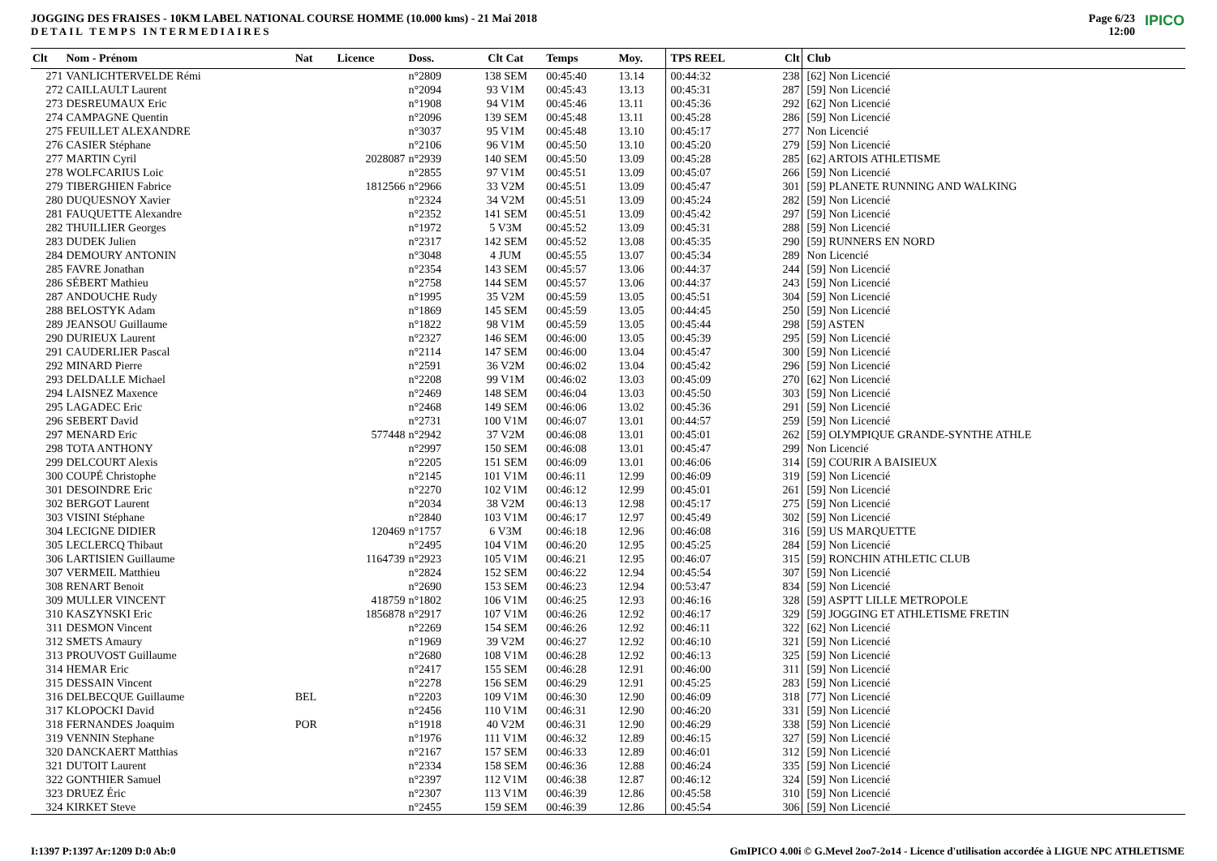JOGGING DES FRAISES - 10KM LABEL NATIONAL COURSE HOMME (10.000 kms) - 21 Mai 2018
DETAIL TEMPS INTERMEDIAIRES
Page 6/23
12:00
IPICO
| Clt | Nom - Prénom | Nat | Licence | Doss. | Clt Cat | Temps | Moy. | TPS REEL | Clt | Club |
| --- | --- | --- | --- | --- | --- | --- | --- | --- | --- | --- |
| 271 | VANLICHTERVELDE Rémi | | | n°2809 | 138 SEM | 00:45:40 | 13.14 | 00:44:32 | 238 | [62] Non Licencié |
| 272 | CAILLAULT Laurent | | | n°2094 | 93 V1M | 00:45:43 | 13.13 | 00:45:31 | 287 | [59] Non Licencié |
| 273 | DESREUMAUX Eric | | | n°1908 | 94 V1M | 00:45:46 | 13.11 | 00:45:36 | 292 | [62] Non Licencié |
| 274 | CAMPAGNE Quentin | | | n°2096 | 139 SEM | 00:45:48 | 13.11 | 00:45:28 | 286 | [59] Non Licencié |
| 275 | FEUILLET ALEXANDRE | | | n°3037 | 95 V1M | 00:45:48 | 13.10 | 00:45:17 | 277 | Non Licencié |
| 276 | CASIER Stéphane | | | n°2106 | 96 V1M | 00:45:50 | 13.10 | 00:45:20 | 279 | [59] Non Licencié |
| 277 | MARTIN Cyril | | 2028087 | n°2939 | 140 SEM | 00:45:50 | 13.09 | 00:45:28 | 285 | [62] ARTOIS ATHLETISME |
| 278 | WOLFCARIUS Loic | | | n°2855 | 97 V1M | 00:45:51 | 13.09 | 00:45:07 | 266 | [59] Non Licencié |
| 279 | TIBERGHIEN Fabrice | | 1812566 | n°2966 | 33 V2M | 00:45:51 | 13.09 | 00:45:47 | 301 | [59] PLANETE RUNNING AND WALKING |
| 280 | DUQUESNOY Xavier | | | n°2324 | 34 V2M | 00:45:51 | 13.09 | 00:45:24 | 282 | [59] Non Licencié |
| 281 | FAUQUETTE Alexandre | | | n°2352 | 141 SEM | 00:45:51 | 13.09 | 00:45:42 | 297 | [59] Non Licencié |
| 282 | THUILLIER Georges | | | n°1972 | 5 V3M | 00:45:52 | 13.09 | 00:45:31 | 288 | [59] Non Licencié |
| 283 | DUDEK Julien | | | n°2317 | 142 SEM | 00:45:52 | 13.08 | 00:45:35 | 290 | [59] RUNNERS EN NORD |
| 284 | DEMOURY ANTONIN | | | n°3048 | 4 JUM | 00:45:55 | 13.07 | 00:45:34 | 289 | Non Licencié |
| 285 | FAVRE Jonathan | | | n°2354 | 143 SEM | 00:45:57 | 13.06 | 00:44:37 | 244 | [59] Non Licencié |
| 286 | SÉBERT Mathieu | | | n°2758 | 144 SEM | 00:45:57 | 13.06 | 00:44:37 | 243 | [59] Non Licencié |
| 287 | ANDOUCHE Rudy | | | n°1995 | 35 V2M | 00:45:59 | 13.05 | 00:45:51 | 304 | [59] Non Licencié |
| 288 | BELOSTYK Adam | | | n°1869 | 145 SEM | 00:45:59 | 13.05 | 00:44:45 | 250 | [59] Non Licencié |
| 289 | JEANSOU Guillaume | | | n°1822 | 98 V1M | 00:45:59 | 13.05 | 00:45:44 | 298 | [59] ASTEN |
| 290 | DURIEUX Laurent | | | n°2327 | 146 SEM | 00:46:00 | 13.05 | 00:45:39 | 295 | [59] Non Licencié |
| 291 | CAUDERLIER Pascal | | | n°2114 | 147 SEM | 00:46:00 | 13.04 | 00:45:47 | 300 | [59] Non Licencié |
| 292 | MINARD Pierre | | | n°2591 | 36 V2M | 00:46:02 | 13.04 | 00:45:42 | 296 | [59] Non Licencié |
| 293 | DELDALLE Michael | | | n°2208 | 99 V1M | 00:46:02 | 13.03 | 00:45:09 | 270 | [62] Non Licencié |
| 294 | LAISNEZ Maxence | | | n°2469 | 148 SEM | 00:46:04 | 13.03 | 00:45:50 | 303 | [59] Non Licencié |
| 295 | LAGADEC Eric | | | n°2468 | 149 SEM | 00:46:06 | 13.02 | 00:45:36 | 291 | [59] Non Licencié |
| 296 | SEBERT David | | | n°2731 | 100 V1M | 00:46:07 | 13.01 | 00:44:57 | 259 | [59] Non Licencié |
| 297 | MENARD Eric | | 577448 | n°2942 | 37 V2M | 00:46:08 | 13.01 | 00:45:01 | 262 | [59] OLYMPIQUE GRANDE-SYNTHE ATHLE |
| 298 | TOTA ANTHONY | | | n°2997 | 150 SEM | 00:46:08 | 13.01 | 00:45:47 | 299 | Non Licencié |
| 299 | DELCOURT Alexis | | | n°2205 | 151 SEM | 00:46:09 | 13.01 | 00:46:06 | 314 | [59] COURIR A BAISIEUX |
| 300 | COUPÉ Christophe | | | n°2145 | 101 V1M | 00:46:11 | 12.99 | 00:46:09 | 319 | [59] Non Licencié |
| 301 | DESOINDRE Eric | | | n°2270 | 102 V1M | 00:46:12 | 12.99 | 00:45:01 | 261 | [59] Non Licencié |
| 302 | BERGOT Laurent | | | n°2034 | 38 V2M | 00:46:13 | 12.98 | 00:45:17 | 275 | [59] Non Licencié |
| 303 | VISINI Stéphane | | | n°2840 | 103 V1M | 00:46:17 | 12.97 | 00:45:49 | 302 | [59] Non Licencié |
| 304 | LECIGNE DIDIER | | 120469 | n°1757 | 6 V3M | 00:46:18 | 12.96 | 00:46:08 | 316 | [59] US MARQUETTE |
| 305 | LECLERCQ Thibaut | | | n°2495 | 104 V1M | 00:46:20 | 12.95 | 00:45:25 | 284 | [59] Non Licencié |
| 306 | LARTISIEN Guillaume | | 1164739 | n°2923 | 105 V1M | 00:46:21 | 12.95 | 00:46:07 | 315 | [59] RONCHIN ATHLETIC CLUB |
| 307 | VERMEIL Matthieu | | | n°2824 | 152 SEM | 00:46:22 | 12.94 | 00:45:54 | 307 | [59] Non Licencié |
| 308 | RENART Benoit | | | n°2690 | 153 SEM | 00:46:23 | 12.94 | 00:53:47 | 834 | [59] Non Licencié |
| 309 | MULLER VINCENT | | 418759 | n°1802 | 106 V1M | 00:46:25 | 12.93 | 00:46:16 | 328 | [59] ASPTT LILLE METROPOLE |
| 310 | KASZYNSKI Eric | | 1856878 | n°2917 | 107 V1M | 00:46:26 | 12.92 | 00:46:17 | 329 | [59] JOGGING ET ATHLETISME FRETIN |
| 311 | DESMON Vincent | | | n°2269 | 154 SEM | 00:46:26 | 12.92 | 00:46:11 | 322 | [62] Non Licencié |
| 312 | SMETS Amaury | | | n°1969 | 39 V2M | 00:46:27 | 12.92 | 00:46:10 | 321 | [59] Non Licencié |
| 313 | PROUVOST Guillaume | | | n°2680 | 108 V1M | 00:46:28 | 12.92 | 00:46:13 | 325 | [59] Non Licencié |
| 314 | HEMAR Eric | | | n°2417 | 155 SEM | 00:46:28 | 12.91 | 00:46:00 | 311 | [59] Non Licencié |
| 315 | DESSAIN Vincent | | | n°2278 | 156 SEM | 00:46:29 | 12.91 | 00:45:25 | 283 | [59] Non Licencié |
| 316 | DELBECQUE Guillaume | BEL | | n°2203 | 109 V1M | 00:46:30 | 12.90 | 00:46:09 | 318 | [77] Non Licencié |
| 317 | KLOPOCKI David | | | n°2456 | 110 V1M | 00:46:31 | 12.90 | 00:46:20 | 331 | [59] Non Licencié |
| 318 | FERNANDES Joaquim | POR | | n°1918 | 40 V2M | 00:46:31 | 12.90 | 00:46:29 | 338 | [59] Non Licencié |
| 319 | VENNIN Stephane | | | n°1976 | 111 V1M | 00:46:32 | 12.89 | 00:46:15 | 327 | [59] Non Licencié |
| 320 | DANCKAERT Matthias | | | n°2167 | 157 SEM | 00:46:33 | 12.89 | 00:46:01 | 312 | [59] Non Licencié |
| 321 | DUTOIT Laurent | | | n°2334 | 158 SEM | 00:46:36 | 12.88 | 00:46:24 | 335 | [59] Non Licencié |
| 322 | GONTHIER Samuel | | | n°2397 | 112 V1M | 00:46:38 | 12.87 | 00:46:12 | 324 | [59] Non Licencié |
| 323 | DRUEZ Éric | | | n°2307 | 113 V1M | 00:46:39 | 12.86 | 00:45:58 | 310 | [59] Non Licencié |
| 324 | KIRKET Steve | | | n°2455 | 159 SEM | 00:46:39 | 12.86 | 00:45:54 | 306 | [59] Non Licencié |
I:1397 P:1397 Ar:1209 D:0 Ab:0 GmIPICO 4.00i © G.Mevel 2oo7-2o14 - Licence d'utilisation accordée à LIGUE NPC ATHLETISME